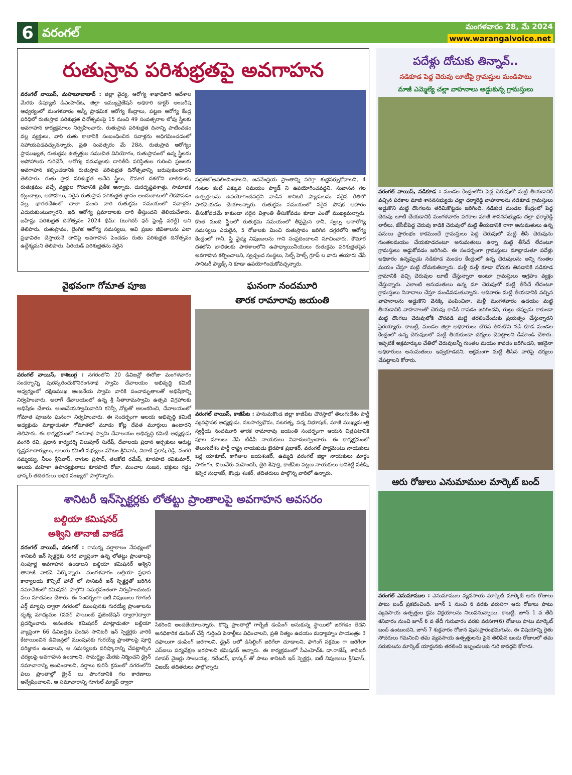6
వరంగల్
మంగళవారం 28, మే 2024
www.warangalvoice.net
రుతుస్రావ పరిశుభ్రతపై అవగాహన
వరంగల్ వాయిస్, మహబూబాబాద్ : జిల్లా వైద్య, ఆరోగ్య శాఖాధికారి ఆదేశాల మేరకు డిప్యూటీ డీఎంహెచ్ఓ, జిల్లా ఇమ్యునైజేషన్ అధికారి డాక్టర్ అంబరీష ఆధ్వర్యంలో మంగళవారం అన్నీ ప్రాథమిక ఆరోగ్య కేంద్రాలు, పట్టణ ఆరోగ్య కేంద్ర పరిధిలో రుతుస్రావ పరిశుభ్రత దినోత్సవంపై 15 నుంచి 49 సంవత్సరాల లోపు స్త్రీలకు అవగాహన కార్యక్రమాలు నిర్వహించారు. రుతుస్రావ పరిశుభ్రత దినాన్ని పాటించడం వల్ల వ్యక్తులు, వారి రుతు కాలానికి సంబంధించిన సవాళ్లను అధిగమించడంలో సహాయపడవచ్చునన్నారు. ప్రతి సంవత్సరం మే 28న, రుతుస్రావ ఆరోగ్యం ప్రాముఖ్యత, రుతుక్రమ ఉత్పత్తుల సముచిత వినియోగం, రుతుస్రావంలో ఉన్న స్త్రీలను అపోహాలకు గురిచేసే, ఆరోగ్య సమస్యలకు దారితీసే పరిస్థితుల గురించి ప్రజలకు అవగాహన కల్పించడానికి రుతుస్రావ పరిశుభ్రత దినోత్సవాన్ని జరుపుకుంటారని తెలిపారు. రుతు స్రావ పరిశుభ్రత అనేది స్త్రీలు, కౌమార దశలోని బాలికలకు, రుతుక్రమం వచ్చే వ్యక్తుల గౌరవానికి ప్రతీక అన్నారు. దురదృష్టవశాత్తు, సామాజిక కట్టుబాట్లు, అపోహలు, సరైన రుతుస్రావ పరిశుభ్రత జ్ఞానం అందుబాటులో లేకపోవడం వల్ల, భారతదేశంలో చాలా మంది వారి రుతుక్రమ సమయంలో సవాళ్లను ఎదురుకుంటున్నారని, ఇది ఆరోగ్య ప్రమాదాలకు దారి తీస్తుందని తెలియచేశారు. బహిష్టు పరిశుభ్రత దినోత్సవం 2024 థీమ్: (టుగెదర్ ఫర్ ఫ్రెండ్లీ వరల్డ్) అని తెలిపారు. రుతుస్రావం, లైంగిక ఆరోగ్య సమస్యలు, అవి ప్రజల జీవితాలను ఎలా ప్రభావితం చేస్తాయనే దానిపై అవగాహన పెంచడం రుతు పరిశుభ్రత దినోత్సవం ఉద్దేశ్యమని తెలిపారు. పీరియడ్ పరిశుభ్రతను సరైన
పద్దతిలోఅవలింబించాలని, జననేంద్రియ ప్రాంతాన్ని సరిగ్గా శుభ్రపర్చుకోవాలని, 4 గంటల కంటే ఎక్కువ సమయం ప్యాడ్ ని ఉపయోగించవద్దని, సువాసన గల ఉత్పత్తులను ఉపయోగించవద్దని వాడిన శానిటరీ ప్యాడులను సరైన రీతిలో పారవేయడం చేయాలన్నారు. రుతుక్రమ సమయంలో సరైన పోషక ఆహారం తీసుకోవడమే కాకుండా సరైన విశ్రాంతి తీసుకోవడం కూడా ఎంతో ముఖ్యమన్నారు. కొంత మంది స్త్రీలలో రుతుక్రమ సమయంలో తీవ్రమైన కానీ, స్వల్ప అనారోగ్య సమస్యలు ఎదురైన, 5 రోజులకు మించి రుతుస్రావం జరిగిన దగ్గరలోని ఆరోగ్య కేంద్రంలో గానీ, స్త్రీ వైద్య నిపుణులను గాని సంప్రదించాలని సూచించారు. కౌమార దశలోని బాలికలకు పాఠశాలలోని ఉపాధ్యాయినీయులు రుతుక్రమ పరిశుభ్రతపైన అవగాహన కల్పించాలని, స్వచ్చంద సంస్థలు, సెల్ఫ్ హెల్ప్ గ్రూప్ ల వారు తయారు చేసే సానిటరీ ప్యాడ్స్ ని కూడా ఉపయోగించుకోవచ్చన్నారు.
వైభవంగా గోమాత పూజ
వరంగల్ వాయిస్, కాశిబుగ్గ : నగరంలోని 20 డివిజన్లో ఈరోజు మంగళవారం సందర్భాన్ని పురస్కరించుకొనిరంగనాథ స్వామి దేవాలయం అభివృద్ధి కమిటీ ఆధ్వర్యంలో దక్షిణముఖ ఆంజనేయ స్వామి వారికి పంచామృతాలతో అభిషేకాన్ని నిర్వహించారు. అలాగే దేవాలయంలో ఉన్న శ్రీ సీతారామస్వామి ఉత్సవ విగ్రహాలకు అభిషేకం చేశారు. ఆంజనేయస్వామివారిని కరెన్సీ నోట్లతో అలంకరించి, దేవాలయంలో గోమాత పూజను ఘనంగా నిర్వహించారు. ఈ సందర్భంగా ఆలయ అభివృద్ధి కమిటీ అధ్యక్షుడు మాట్లాడుతూ గోమాతలో మూడు కోట్ల దేవత మూర్తులు ఉంటారని తెలిపారు. ఈ కార్యక్రమంలో రంగనాథ స్వామి దేవాలయం అభివృద్ధి కమిటీ అధ్యక్షుడు వంగరి రవి, ప్రధాన కార్యదర్శి చిలుపూర్ సురేష్, దేవాలయ ప్రధాన అర్చకులు ఆరుట్ల కృష్ణమాచార్యులు, ఆలయ కమిటీ సభ్యులు మౌటం శ్రీనివాస్, విరాటి ప్రకాష్ రెడ్డి, వంగరి సమ్మయ్య, నీలం శ్రీనివాస్, రాగుల ప్రసాద్, తలకోటి రమేష్, కూరపాటి రవికుమార్, ఆలయ మహిళా ఉపాధ్యక్షురాలు కూరపాటి రోజా, మంచాల సుజన, భక్తులు గడ్డం భాస్కర్ తదితరులు అధిక సంఖ్యలో పాల్గొన్నారు.
ఘనంగా నందమూరి
తారక రామారావు జయంతి
వరంగల్ వాయిస్, కాజీపేట : హనుమకొండ జిల్లా కాజీపేట చౌరస్తాలో తెలుగుదేశం పార్టీ వ్యవస్థాపక అధ్యక్షుడు, నటసార్వభౌమ, నటరత్న, పద్మ విభూషణ్, మాజీ ముఖ్యమంత్రి స్వర్గీయ నందమూరి తారక రామారావు జయంతి సందర్భంగా ఆయన చిత్రపటానికి పూల మాలలు వేసి టీడీపీ నాయకులు నివాళులర్పించారు. ఈ కార్యక్రమంలో తెలుగుదేశం పార్టీ రాష్ట్ర నాయకుడు బైరపాక ప్రభాకర్, వరంగల్ పార్లమెంటు నాయకులు బర్ల యాకూబ్, కాగితాల జయశంకర్, ఉమ్మడి వరంగల్ జిల్లా నాయకులు మార్గం సారంగం, చిలువేరు మహేందర్, బైరి శేషాద్రి, కాజీపేట పట్టణ నాయకులు అనిశెట్టి సతీష్, కిన్నెర సుధాకర్, కొండ్రు శంకర్, తదితరులు పాల్గొన్న వారిలో ఉన్నారు.
శానిటరీ ఇన్‌స్పెక్టర్లకు లోతట్టు ప్రాంతాలపై అవగాహన అవసరం
బల్దియా కమిషనర్
అశ్విని తానాజీ వాకడే
వరంగల్ వాయిస్, వరంగల్ : రానున్న వర్షాకాలం నేపథ్యంలో శానిటరీ ఇన్ స్పెక్టర్లకు నగర వ్యాప్తంగా ఉన్న లోతట్టు ప్రాంతాలపై సంపూర్ణ అవగాహన ఉండాలని బల్దియా కమిషనర్ అశ్విని తానాజీ వాకడే పేర్కొన్నారు. మంగళవారం బల్దియా ప్రధాన కార్యాలయ కౌన్సిల్ హాల్ లో సానిటరీ ఇన్ స్పెక్టర్లతో జరిగిన సమావేశంలో కమిషనర్ పాల్గొని సమర్థవంతంగా నిర్వహించుటకు పలు సూచనలు చేశారు. ఈ సందర్భంగా ఐటీ నిపుణులు గూగుల్ ఎర్త్ మ్యాపు ద్వారా నగరంలో ముంపునకు గురయ్యే ప్రాంతాలను దృశ్య మాధ్యమం (పవర్ పాయింట్ ప్రజెంటేషన్ ద్వారా)ద్వారా ప్రదర్శించారు. అనంతరం కమిషనర్ మాట్లాడుతూ బల్దియా వ్యాప్తంగా 66 డివిజన్లకు చెందిన సానిటరీ ఇన్ స్పెక్టర్లకు వారికి కేటాయించిన డివిజన్లలో ముంపునకు గురయ్యే ప్రాంతాలపై పూర్తి పరిజ్ఞానం ఉండాలని, ఆ సమస్యలకు పరిష్కారాన్ని చేపట్టాల్సిన చర్యలపై అవగాహన ఉండాలని, సామర్థ్యం మేరకు నిర్మించని డ్రైన్ సమాచారాన్ని అందించాలని, వర్షాలు కురిసే క్రమంలో నగరంలోని పలు ప్రాంతాల్లో డ్రైన్ లు పొంగడానికి గల కారణాలు అన్వేషించాలని, ఆ సమాచారాన్ని గూగుల్ మ్యాప్ ద్వారా
సేకరించి అందజేయాలన్నారు. కొన్ని ప్రాంతాల్లో గార్బేజ్ డంపింగ్ అనుకున్న స్థాయిలో జరగడం లేదని అనధికారిక డంపింగ్ చేస్తే గుర్తించి పెనాల్టీలు విధించాలని, ప్రతి నిత్యం ఉదయం మధ్యాహ్నం సాయంత్రం 3 దఫాలుగా డంపింగ్ జరగాలని, డ్రైన్ లలో డిసిల్టింగ్ జరిగేలా చూడాలని, ఫాగింగ్ సక్రమం గా జరిగేలా ఎస్ఐలు పర్యవేక్షణ జరపాలని కమిషనర్ అన్నారు. ఈ కార్యక్రమంలో సీఎంహెచ్ఓ డా.రాజేష్, శానిటరీ సూపర్ వైజర్లు సాంబయ్య, నరేందర్, భాస్కర్ తో పాటు శానిటరీ ఇన్ స్పెక్టర్లు, ఐటీ నిపుణులు శ్రీనివాస్, విజయ్ తదితరులు పాల్గొన్నారు.
పదేళ్లు దోచుకు తిన్నావ్..
నడికూడ పెద్ద చెరువు లూటీపై గ్రామస్తుల మండిపాటు
మాజీ ఎమ్మెల్యే చల్లా వాహనాలు అడ్డుకున్న గ్రామస్తులు
వరంగల్ వాయిస్, నడికూడ : మండల కేంద్రంలోని పెద్ద చెరువులో మట్టి తీయడానికి వచ్చిన పరకాల మాజీ శాసనసభ్యుడు చల్లా ధర్మారెడ్డి వాహనాలను నడికూడ గ్రామస్తులు అడ్డుకొని మట్టి దొంగలను తరిమికొట్టడం జరిగింది. నడికుడ మండల కేంద్రంలో పెద్ద చెరువు లూటీ చేయడానికి మంగళవారం పరకాల మాజీ శాసనసభ్యుడు చల్లా ధర్మారెడ్డి లారీలు, జేసీబీపెద్ద చెరువు కాడికి చెరువులో మట్టి తీయడానికి రాగా అనుమతులు ఉన్న పనులు ప్రారంభం కాకముందే గ్రామస్తులు పెద్ద చెరువులో మట్టి తీసి చెరువును గుంతలమయం చేయకూడదంటూ అనుమతులు ఉన్నా మట్టి తీసేదే లేదంటూ గ్రామస్తులు అడ్డుకోవడం జరిగింది. ఈ సందర్భంగా గ్రామస్తులు మాట్లాడుతూ పదేళ్లు అధికారం ఉన్నప్పుడు నడికూడ మండల కేంద్రంలో ఉన్న చెరువులను అన్ని గుంతల మయం చేస్తూ మట్టి దోచుకుతిన్నారు. మళ్లీ మళ్లీ కూడా దోచుకు తినడానికి నడికూడ గ్రామానికి వచ్చి చెరువుల లూటీ చేస్తున్నారా అంటూ గ్రామస్తులు ఆగ్రహం వ్యక్తం చేస్తున్నారు. ఎలాంటి అనుమతులు ఉన్న మా చెరువులో మట్టి తీసేదే లేదంటూ గ్రామస్తులు నినాదాలు చేస్తూ మండిపడుతున్నారు. ఆదివారం మట్టి తీయడానికి వచ్చిన వాహనాలను అడ్డుకొని వెనక్కి పంపించినా, మళ్లీ మంగళవారం ఉదయం మట్టి తీయడానికి వాహనాలతో చెరువు కాడికి రావడం జరిగిందని, గుట్టు చప్పుడు కాకుండా మట్టి దొంగలు చెరువులోకి చొరవడి మట్టి తరలించేందుకు ప్రయత్నం చేస్తున్నారని ఫైరయ్యారు. కాబట్టి, మండల జిల్లా అధికారులు చొరవ తీసుకొని నడి కూడ మండల కేంద్రంలో ఉన్న చెరువులలో మట్టి తీయకుండా చర్యలు చేపట్టాలని డిమాండ్ చేశారు. ఇప్పటికే అక్రమార్కుల చేతిలో చెరువులన్నీ గుంతల మయం కావడం జరిగిందని, ఇకనైనా అధికారులు అనుమతులు ఇవ్వకూడదని, అక్రమంగా మట్టి తీసిన వారిపై చర్యలు చేపట్టాలని కోరారు.
ఆరు రోజులు ఎనుమాముల మార్కెట్ బంద్
వరంగల్ ఎనుమాముల : ఎనుమాముల వ్యవసాయ మార్కెట్ మార్కెట్ ఆరు రోజులు పాటు బంద్ ప్రకటించింది. జూన్ 1 నుంచి 6 వరకు వరుసగా ఆరు రోజులు పాటు వ్యవసాయ ఉత్పత్తుల క్రమ విక్రయాలను నిలుపనున్నాయి. కాబట్టి, జూన్ 1 వ తేదీ శనివారం నుంచి జూన్ 6 వ తేదీ గురువారం వరకు వరసగా(6) రోజులు పాటు మార్కెట్ బంద్ ఉంటుందని, జూన్ 7 శుక్రవారం రోజున పున:ప్రారంభమగును. ఈ విషయాన్ని రైతు సోదరులు గమనించి తమ వ్యవసాయ ఉత్పత్తులను పైన తెలిపిన బందు రోజులలో తమ సరుకులను మార్కెట్ యార్డునకు తరలించి ఇబ్బందులకు గురి కావద్దని కోరారు.